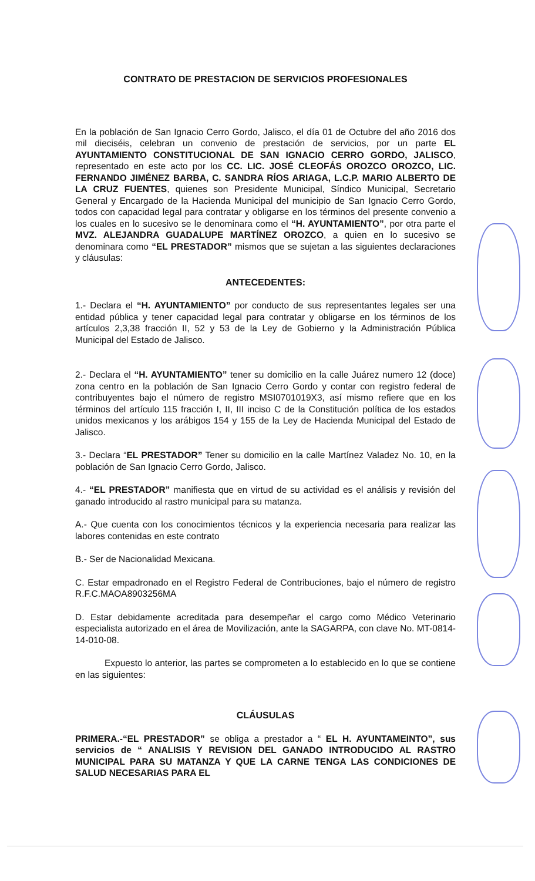CONTRATO DE PRESTACION DE SERVICIOS PROFESIONALES
En la población de San Ignacio Cerro Gordo, Jalisco, el día 01 de Octubre del año 2016 dos mil dieciséis, celebran un convenio de prestación de servicios, por un parte EL AYUNTAMIENTO CONSTITUCIONAL DE SAN IGNACIO CERRO GORDO, JALISCO, representado en este acto por los CC. LIC. JOSÉ CLEOFÁS OROZCO OROZCO, LIC. FERNANDO JIMÉNEZ BARBA, C. SANDRA RÍOS ARIAGA, L.C.P. MARIO ALBERTO DE LA CRUZ FUENTES, quienes son Presidente Municipal, Síndico Municipal, Secretario General y Encargado de la Hacienda Municipal del municipio de San Ignacio Cerro Gordo, todos con capacidad legal para contratar y obligarse en los términos del presente convenio a los cuales en lo sucesivo se le denominara como el “H. AYUNTAMIENTO”, por otra parte el MVZ. ALEJANDRA GUADALUPE MARTÍNEZ OROZCO, a quien en lo sucesivo se denominara como “EL PRESTADOR” mismos que se sujetan a las siguientes declaraciones y cláusulas:
ANTECEDENTES:
1.- Declara el “H. AYUNTAMIENTO” por conducto de sus representantes legales ser una entidad pública y tener capacidad legal para contratar y obligarse en los términos de los artículos 2,3,38 fracción II, 52 y 53 de la Ley de Gobierno y la Administración Pública Municipal del Estado de Jalisco.
2.- Declara el “H. AYUNTAMIENTO” tener su domicilio en la calle Juárez numero 12 (doce) zona centro en la población de San Ignacio Cerro Gordo y contar con registro federal de contribuyentes bajo el número de registro MSI0701019X3, así mismo refiere que en los términos del artículo 115 fracción I, II, III inciso C de la Constitución política de los estados unidos mexicanos y los arábigos 154 y 155 de la Ley de Hacienda Municipal del Estado de Jalisco.
3.- Declara “EL PRESTADOR” Tener su domicilio en la calle Martínez Valadez No. 10, en la población de San Ignacio Cerro Gordo, Jalisco.
4.- “EL PRESTADOR” manifiesta que en virtud de su actividad es el análisis y revisión del ganado introducido al rastro municipal para su matanza.
A.- Que cuenta con los conocimientos técnicos y la experiencia necesaria para realizar las labores contenidas en este contrato
B.- Ser de Nacionalidad Mexicana.
C. Estar empadronado en el Registro Federal de Contribuciones, bajo el número de registro R.F.C.MAOA8903256MA
D. Estar debidamente acreditada para desempeñar el cargo como Médico Veterinario especialista autorizado en el área de Movilización, ante la SAGARPA, con clave No. MT-0814-14-010-08.
Expuesto lo anterior, las partes se comprometen a lo establecido en lo que se contiene en las siguientes:
CLÁUSULAS
PRIMERA.-“EL PRESTADOR” se obliga a prestador a “ EL H. AYUNTAMEINTO”, sus servicios de “ ANALISIS Y REVISION DEL GANADO INTRODUCIDO AL RASTRO MUNICIPAL PARA SU MATANZA Y QUE LA CARNE TENGA LAS CONDICIONES DE SALUD NECESARIAS PARA EL